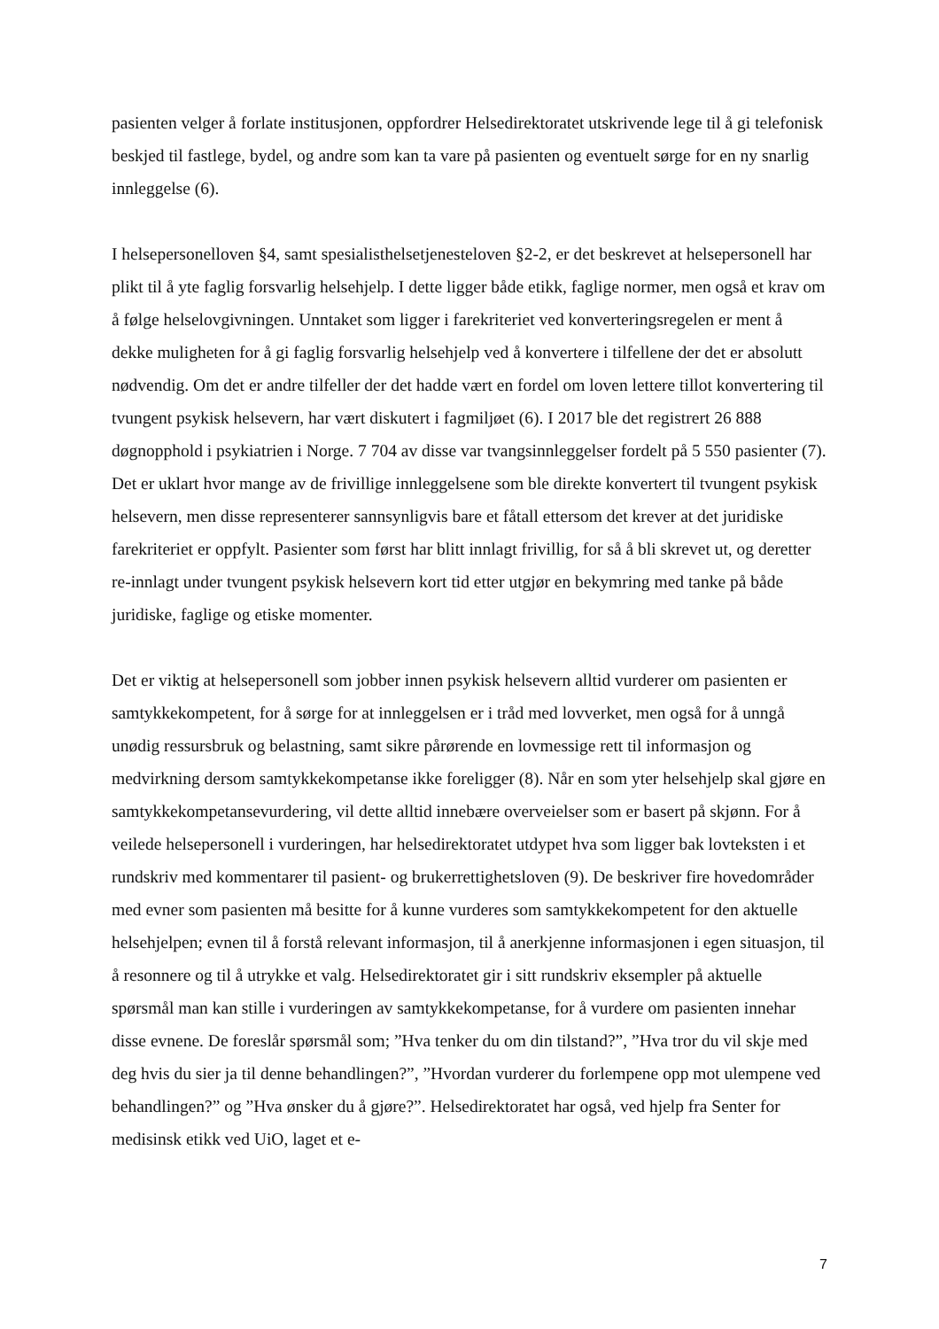pasienten velger å forlate institusjonen, oppfordrer Helsedirektoratet utskrivende lege til å gi telefonisk beskjed til fastlege, bydel, og andre som kan ta vare på pasienten og eventuelt sørge for en ny snarlig innleggelse (6).
I helsepersonelloven §4, samt spesialisthelsetjenesteloven §2-2, er det beskrevet at helsepersonell har plikt til å yte faglig forsvarlig helsehjelp. I dette ligger både etikk, faglige normer, men også et krav om å følge helselovgivningen. Unntaket som ligger i farekriteriet ved konverteringsregelen er ment å dekke muligheten for å gi faglig forsvarlig helsehjelp ved å konvertere i tilfellene der det er absolutt nødvendig. Om det er andre tilfeller der det hadde vært en fordel om loven lettere tillot konvertering til tvungent psykisk helsevern, har vært diskutert i fagmiljøet (6). I 2017 ble det registrert 26 888 døgnopphold i psykiatrien i Norge. 7 704 av disse var tvangsinnleggelser fordelt på 5 550 pasienter (7). Det er uklart hvor mange av de frivillige innleggelsene som ble direkte konvertert til tvungent psykisk helsevern, men disse representerer sannsynligvis bare et fåtall ettersom det krever at det juridiske farekriteriet er oppfylt. Pasienter som først har blitt innlagt frivillig, for så å bli skrevet ut, og deretter re-innlagt under tvungent psykisk helsevern kort tid etter utgjør en bekymring med tanke på både juridiske, faglige og etiske momenter.
Det er viktig at helsepersonell som jobber innen psykisk helsevern alltid vurderer om pasienten er samtykkekompetent, for å sørge for at innleggelsen er i tråd med lovverket, men også for å unngå unødig ressursbruk og belastning, samt sikre pårørende en lovmessige rett til informasjon og medvirkning dersom samtykkekompetanse ikke foreligger (8). Når en som yter helsehjelp skal gjøre en samtykkekompetansevurdering, vil dette alltid innebære overveielser som er basert på skjønn. For å veilede helsepersonell i vurderingen, har helsedirektoratet utdypet hva som ligger bak lovteksten i et rundskriv med kommentarer til pasient- og brukerrettighetsloven (9). De beskriver fire hovedområder med evner som pasienten må besitte for å kunne vurderes som samtykkekompetent for den aktuelle helsehjelpen; evnen til å forstå relevant informasjon, til å anerkjenne informasjonen i egen situasjon, til å resonnere og til å utrykke et valg. Helsedirektoratet gir i sitt rundskriv eksempler på aktuelle spørsmål man kan stille i vurderingen av samtykkekompetanse, for å vurdere om pasienten innehar disse evnene. De foreslår spørsmål som; ”Hva tenker du om din tilstand?”, ”Hva tror du vil skje med deg hvis du sier ja til denne behandlingen?”, ”Hvordan vurderer du forlempene opp mot ulempene ved behandlingen?” og ”Hva ønsker du å gjøre?”. Helsedirektoratet har også, ved hjelp fra Senter for medisinsk etikk ved UiO, laget et e-
7